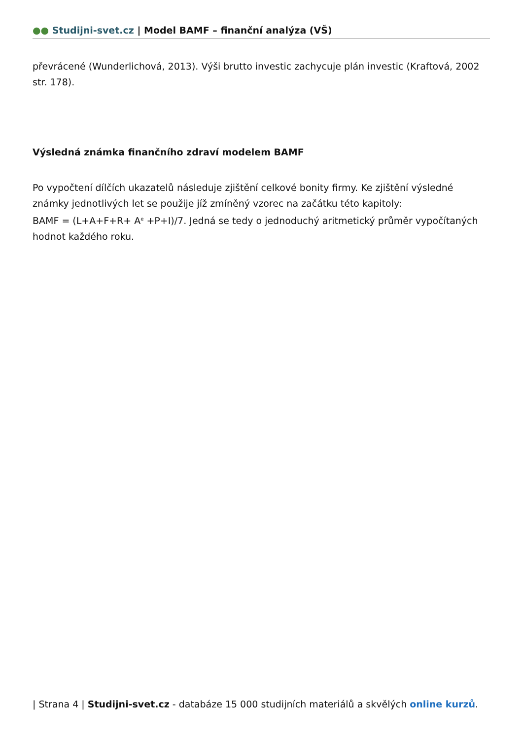●● Studijni-svet.cz | Model BAMF – finanční analýza (VŠ)
převrácené (Wunderlichová, 2013). Výši brutto investic zachycuje plán investic (Kraftová, 2002 str. 178).
Výsledná známka finančního zdraví modelem BAMF
Po vypočtení dílčích ukazatelů následuje zjištění celkové bonity firmy. Ke zjištění výsledné známky jednotlivých let se použije jíž zmíněný vzorec na začátku této kapitoly:
BAMF = (L+A+F+R+ A<sup>e</sup> +P+I)/7. Jedná se tedy o jednoduchý aritmetický průměr vypočítaných hodnot každého roku.
| Strana 4 | Studijni-svet.cz - databáze 15 000 studijních materiálů a skvělých online kurzů.